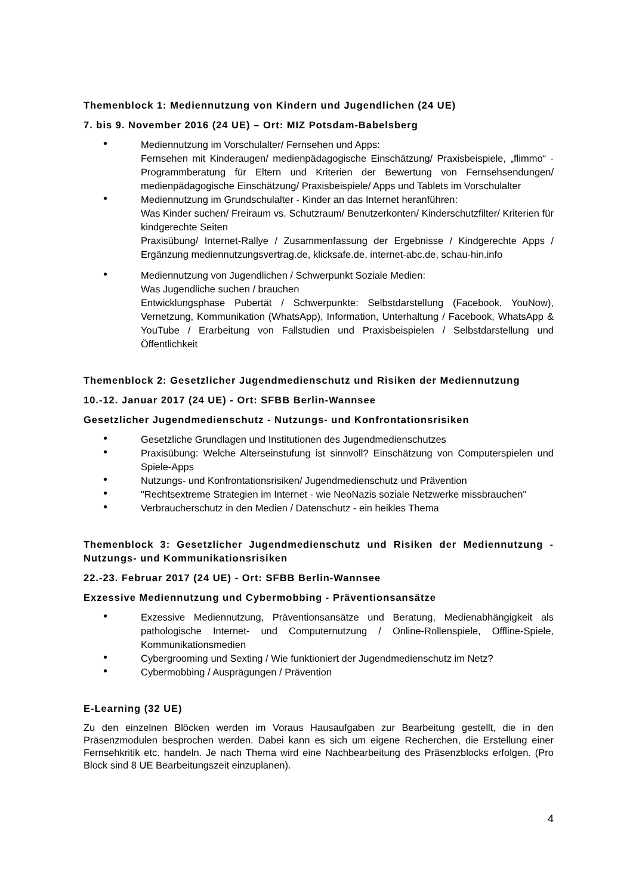Themenblock 1: Mediennutzung von Kindern und Jugendlichen (24 UE)
7. bis 9. November 2016 (24 UE) – Ort: MIZ Potsdam-Babelsberg
•
Mediennutzung im Vorschulalter/ Fernsehen und Apps:
Fernsehen mit Kinderaugen/ medienpädagogische Einschätzung/ Praxisbeispiele, „flimmo“ - Programmberatung für Eltern und Kriterien der Bewertung von Fernsehsendungen/ medienpädagogische Einschätzung/ Praxisbeispiele/ Apps und Tablets im Vorschulalter
•
Mediennutzung im Grundschulalter - Kinder an das Internet heranführen:
Was Kinder suchen/ Freiraum vs. Schutzraum/ Benutzerkonten/ Kinderschutzfilter/ Kriterien für kindgerechte Seiten
Praxisübung/ Internet-Rallye / Zusammenfassung der Ergebnisse / Kindgerechte Apps / Ergänzung mediennutzungsvertrag.de, klicksafe.de, internet-abc.de, schau-hin.info
•
Mediennutzung von Jugendlichen / Schwerpunkt Soziale Medien:
Was Jugendliche suchen / brauchen
Entwicklungsphase Pubertät / Schwerpunkte: Selbstdarstellung (Facebook, YouNow), Vernetzung, Kommunikation (WhatsApp), Information, Unterhaltung / Facebook, WhatsApp & YouTube / Erarbeitung von Fallstudien und Praxisbeispielen / Selbstdarstellung und Öffentlichkeit
Themenblock 2: Gesetzlicher Jugendmedienschutz und Risiken der Mediennutzung
10.-12. Januar 2017 (24 UE) - Ort: SFBB Berlin-Wannsee
Gesetzlicher Jugendmedienschutz - Nutzungs- und Konfrontationsrisiken
•
Gesetzliche Grundlagen und Institutionen des Jugendmedienschutzes
•
Praxisübung: Welche Alterseinstufung ist sinnvoll? Einschätzung von Computerspielen und Spiele-Apps
•
Nutzungs- und Konfrontationsrisiken/ Jugendmedienschutz und Prävention
•
"Rechtsextreme Strategien im Internet - wie NeoNazis soziale Netzwerke missbrauchen"
•
Verbraucherschutz in den Medien / Datenschutz - ein heikles Thema
Themenblock 3: Gesetzlicher Jugendmedienschutz und Risiken der Mediennutzung - Nutzungs- und Kommunikationsrisiken
22.-23. Februar 2017 (24 UE) - Ort: SFBB Berlin-Wannsee
Exzessive Mediennutzung und Cybermobbing - Präventionsansätze
•
Exzessive Mediennutzung, Präventionsansätze und Beratung, Medienabhängigkeit als pathologische Internet- und Computernutzung / Online-Rollenspiele, Offline-Spiele, Kommunikationsmedien
•
Cybergrooming und Sexting / Wie funktioniert der Jugendmedienschutz im Netz?
•
Cybermobbing / Ausprägungen / Prävention
E-Learning (32 UE)
Zu den einzelnen Blöcken werden im Voraus Hausaufgaben zur Bearbeitung gestellt, die in den Präsenzmodulen besprochen werden. Dabei kann es sich um eigene Recherchen, die Erstellung einer Fernsehkritik etc. handeln. Je nach Thema wird eine Nachbearbeitung des Präsenzblocks erfolgen. (Pro Block sind 8 UE Bearbeitungszeit einzuplanen).
4